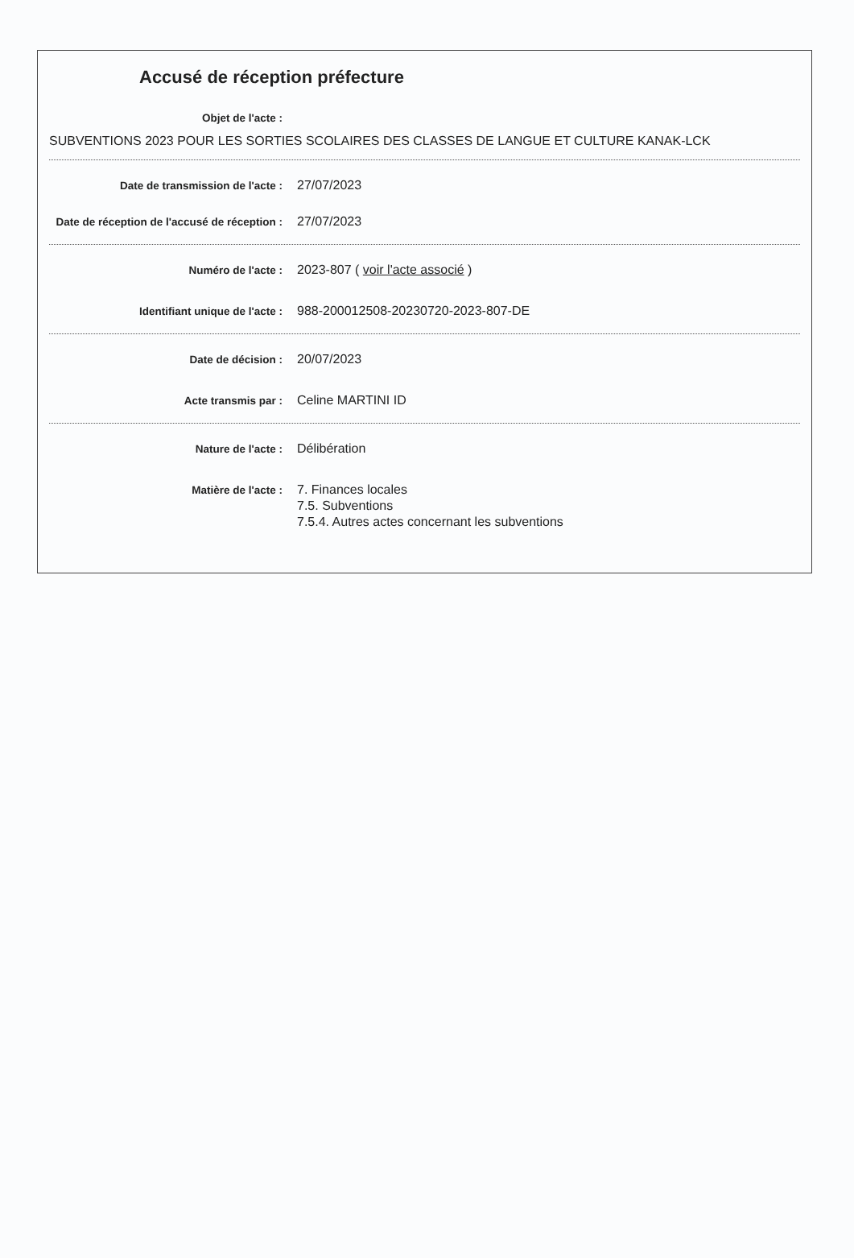Accusé de réception préfecture
Objet de l'acte :
SUBVENTIONS 2023 POUR LES SORTIES SCOLAIRES DES CLASSES DE LANGUE ET CULTURE KANAK-LCK
Date de transmission de l'acte :
27/07/2023
Date de réception de l'accusé de réception :
27/07/2023
Numéro de l'acte :
2023-807 ( voir l'acte associé )
Identifiant unique de l'acte :
988-200012508-20230720-2023-807-DE
Date de décision :
20/07/2023
Acte transmis par :
Celine MARTINI ID
Nature de l'acte :
Délibération
Matière de l'acte :
7. Finances locales
7.5. Subventions
7.5.4. Autres actes concernant les subventions